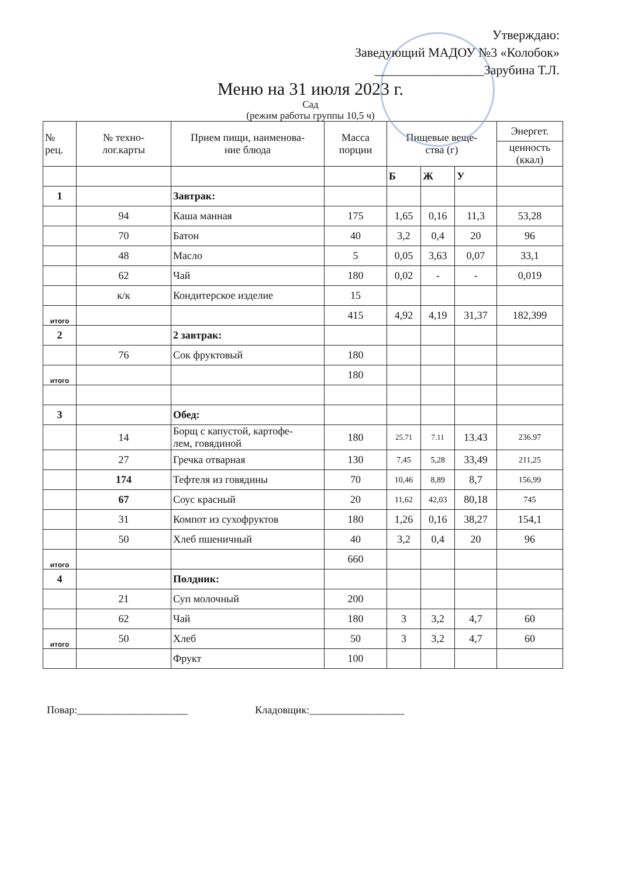Утверждаю:
Заведующий МАДОУ №3 «Колобок»
_________________Зарубина Т.Л.
Меню на 31 июля 2023 г.
Сад
(режим работы группы 10,5 ч)
| № рец. | № техно- лог.карты | Прием пищи, наименова- ние блюда | Масса порции | Пищевые веще- ства (г) | | | Энергет. |
| --- | --- | --- | --- | --- | --- | --- | --- |
| | | | | | | | ценность (ккал) |
| | | | | Б | Ж | У | |
| 1 | | Завтрак: | | | | | |
| | 94 | Каша манная | 175 | 1,65 | 0,16 | 11,3 | 53,28 |
| | 70 | Батон | 40 | 3,2 | 0,4 | 20 | 96 |
| | 48 | Масло | 5 | 0,05 | 3,63 | 0,07 | 33,1 |
| | 62 | Чай | 180 | 0,02 | - | - | 0,019 |
| | к/к | Кондитерское изделие | 15 | | | | |
| итого | | | 415 | 4,92 | 4,19 | 31,37 | 182,399 |
| 2 | | 2 завтрак: | | | | | |
| | 76 | Сок фруктовый | 180 | | | | |
| итого | | | 180 | | | | |
| 3 | | Обед: | | | | | |
| | 14 | Борщ с капустой, картофе- лем, говядиной | 180 | 25.71 | 7.11 | 13.43 | 236.97 |
| | 27 | Гречка отварная | 130 | 7,45 | 5,28 | 33,49 | 211,25 |
| | 174 | Тефтеля из говядины | 70 | 10,46 | 8,89 | 8,7 | 156,99 |
| | 67 | Соус красный | 20 | 11,62 | 42,03 | 80,18 | 745 |
| | 31 | Компот из сухофруктов | 180 | 1,26 | 0,16 | 38,27 | 154,1 |
| | 50 | Хлеб пшеничный | 40 | 3,2 | 0,4 | 20 | 96 |
| итого | | | 660 | | | | |
| 4 | | Полдник: | | | | | |
| | 21 | Суп молочный | 200 | | | | |
| | 62 | Чай | 180 | 3 | 3,2 | 4,7 | 60 |
| итого | 50 | Хлеб | 50 | 3 | 3,2 | 4,7 | 60 |
| | | Фрукт | 100 | | | | |
Повар:_____________________ Кладовщик:__________________